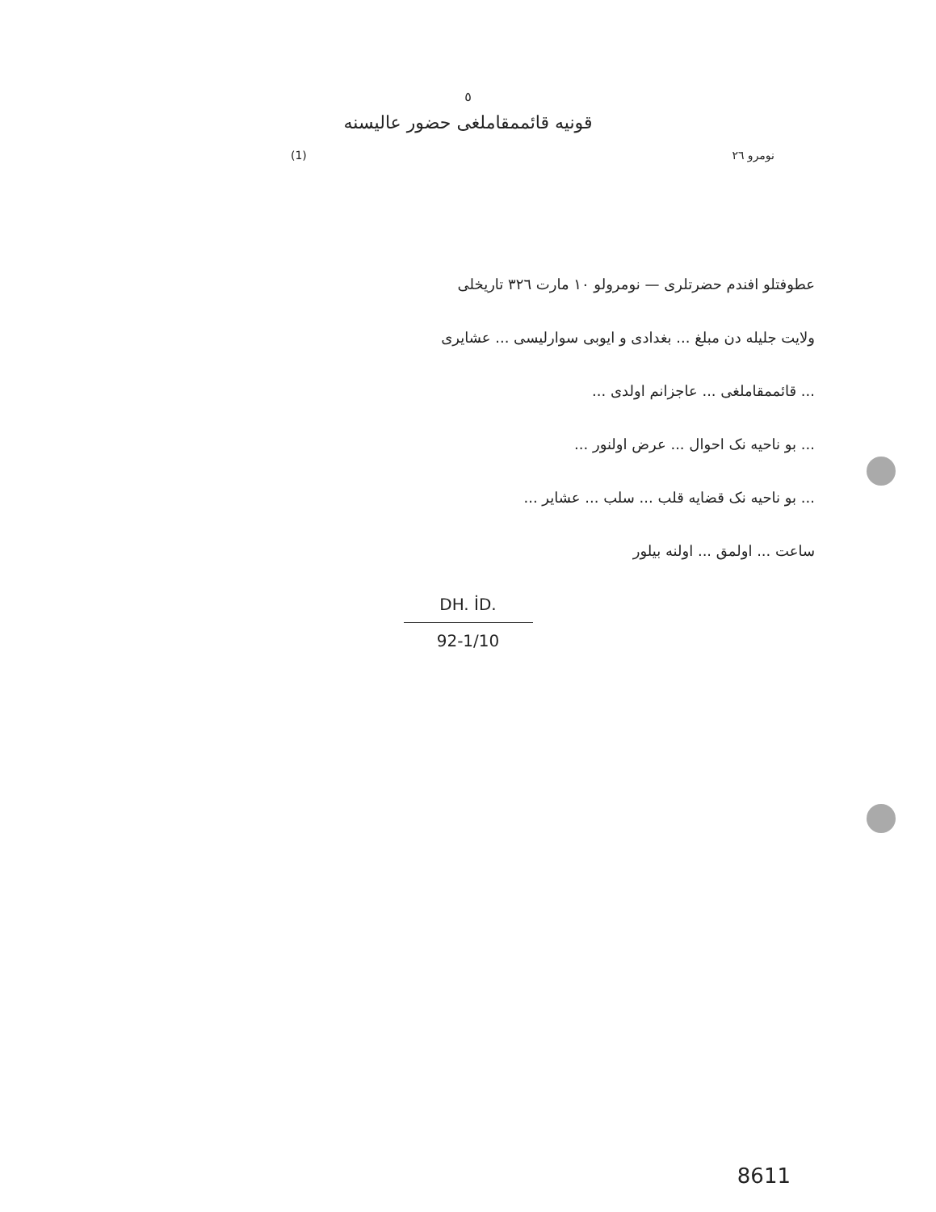٥
قونیه قائممقاملغی حضور عالیسنه
(1) نومرو ٢٦
عطوفتلو افندم حضرتلری — نومرولو ١٠ مارت ٣٢٦ تاریخلی
ولایت جلیله دن مبلغ ... بغدادی و ایوبی سوارلیسی ... عشایری
... قائممقاملغی ... عاجزانم اولدی ...
... بو ناحیه نک احوال ... عرض اولنور ...
... بو ناحیه نک قضایه قلب ... سلب ... عشایر ...
ساعت ... اولمق ... اولنه بیلور
DH. İD.
92-1/10
8611